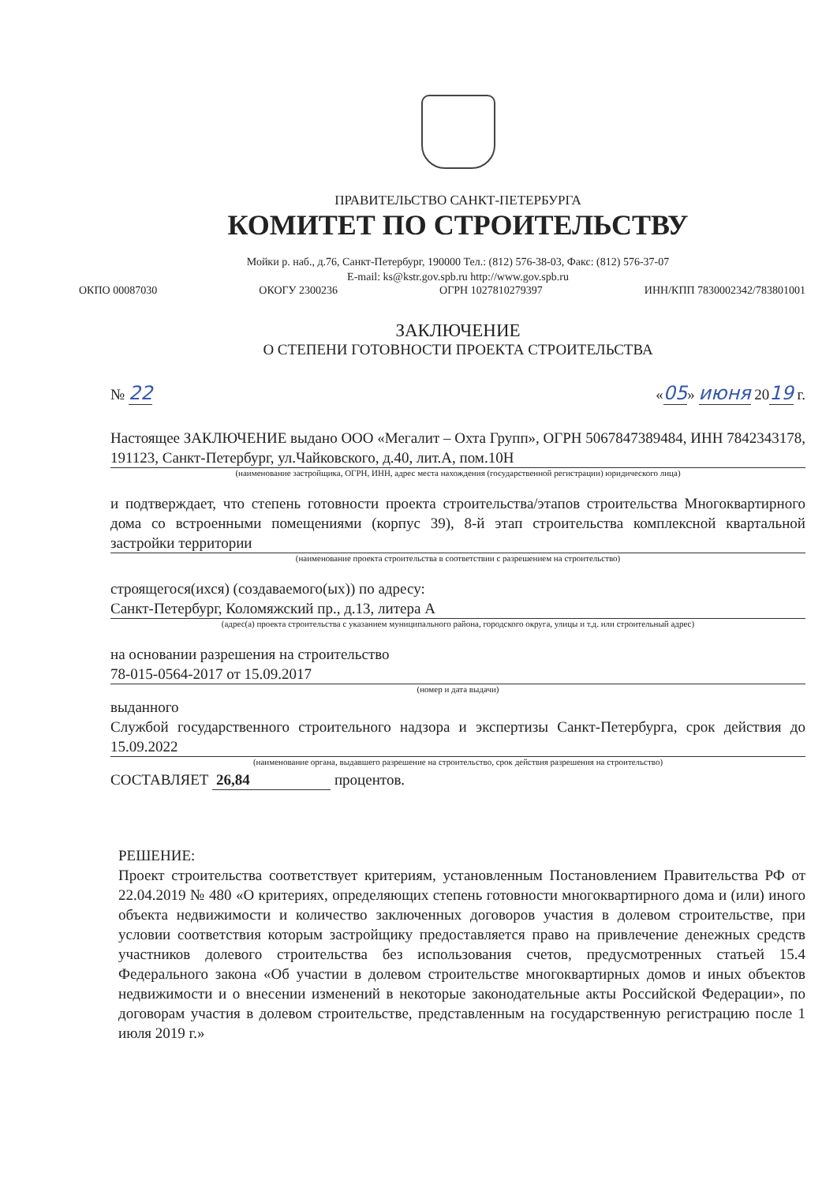ПРАВИТЕЛЬСТВО САНКТ-ПЕТЕРБУРГА
КОМИТЕТ ПО СТРОИТЕЛЬСТВУ
Мойки р. наб., д.76, Санкт-Петербург, 190000 Тел.: (812) 576-38-03, Факс: (812) 576-37-07
E-mail: ks@kstr.gov.spb.ru http://www.gov.spb.ru
ОКПО 00087030 ОКОГУ 2300236 ОГРН 1027810279397 ИНН/КПП 7830002342/783801001
ЗАКЛЮЧЕНИЕ
О СТЕПЕНИ ГОТОВНОСТИ ПРОЕКТА СТРОИТЕЛЬСТВА
№ 22 «05» июня 2019 г.
Настоящее ЗАКЛЮЧЕНИЕ выдано ООО «Мегалит – Охта Групп», ОГРН 5067847389484, ИНН 7842343178, 191123, Санкт-Петербург, ул.Чайковского, д.40, лит.А, пом.10Н
(наименование застройщика, ОГРН, ИНН, адрес места нахождения (государственной регистрации) юридического лица)
и подтверждает, что степень готовности проекта строительства/этапов строительства Многоквартирного дома со встроенными помещениями (корпус 39), 8-й этап строительства комплексной квартальной застройки территории
(наименование проекта строительства в соответствии с разрешением на строительство)
строящегося(ихся) (создаваемого(ых)) по адресу:
Санкт-Петербург, Коломяжский пр., д.13, литера А
(адрес(а) проекта строительства с указанием муниципального района, городского округа, улицы и т.д. или строительный адрес)
на основании разрешения на строительство
78-015-0564-2017 от 15.09.2017
(номер и дата выдачи)
выданного
Службой государственного строительного надзора и экспертизы Санкт-Петербурга, срок действия до 15.09.2022
(наименование органа, выдавшего разрешение на строительство, срок действия разрешения на строительство)
СОСТАВЛЯЕТ 26,84 процентов.
РЕШЕНИЕ:
Проект строительства соответствует критериям, установленным Постановлением Правительства РФ от 22.04.2019 № 480 «О критериях, определяющих степень готовности многоквартирного дома и (или) иного объекта недвижимости и количество заключенных договоров участия в долевом строительстве, при условии соответствия которым застройщику предоставляется право на привлечение денежных средств участников долевого строительства без использования счетов, предусмотренных статьей 15.4 Федерального закона «Об участии в долевом строительстве многоквартирных домов и иных объектов недвижимости и о внесении изменений в некоторые законодательные акты Российской Федерации», по договорам участия в долевом строительстве, представленным на государственную регистрацию после 1 июля 2019 г.»